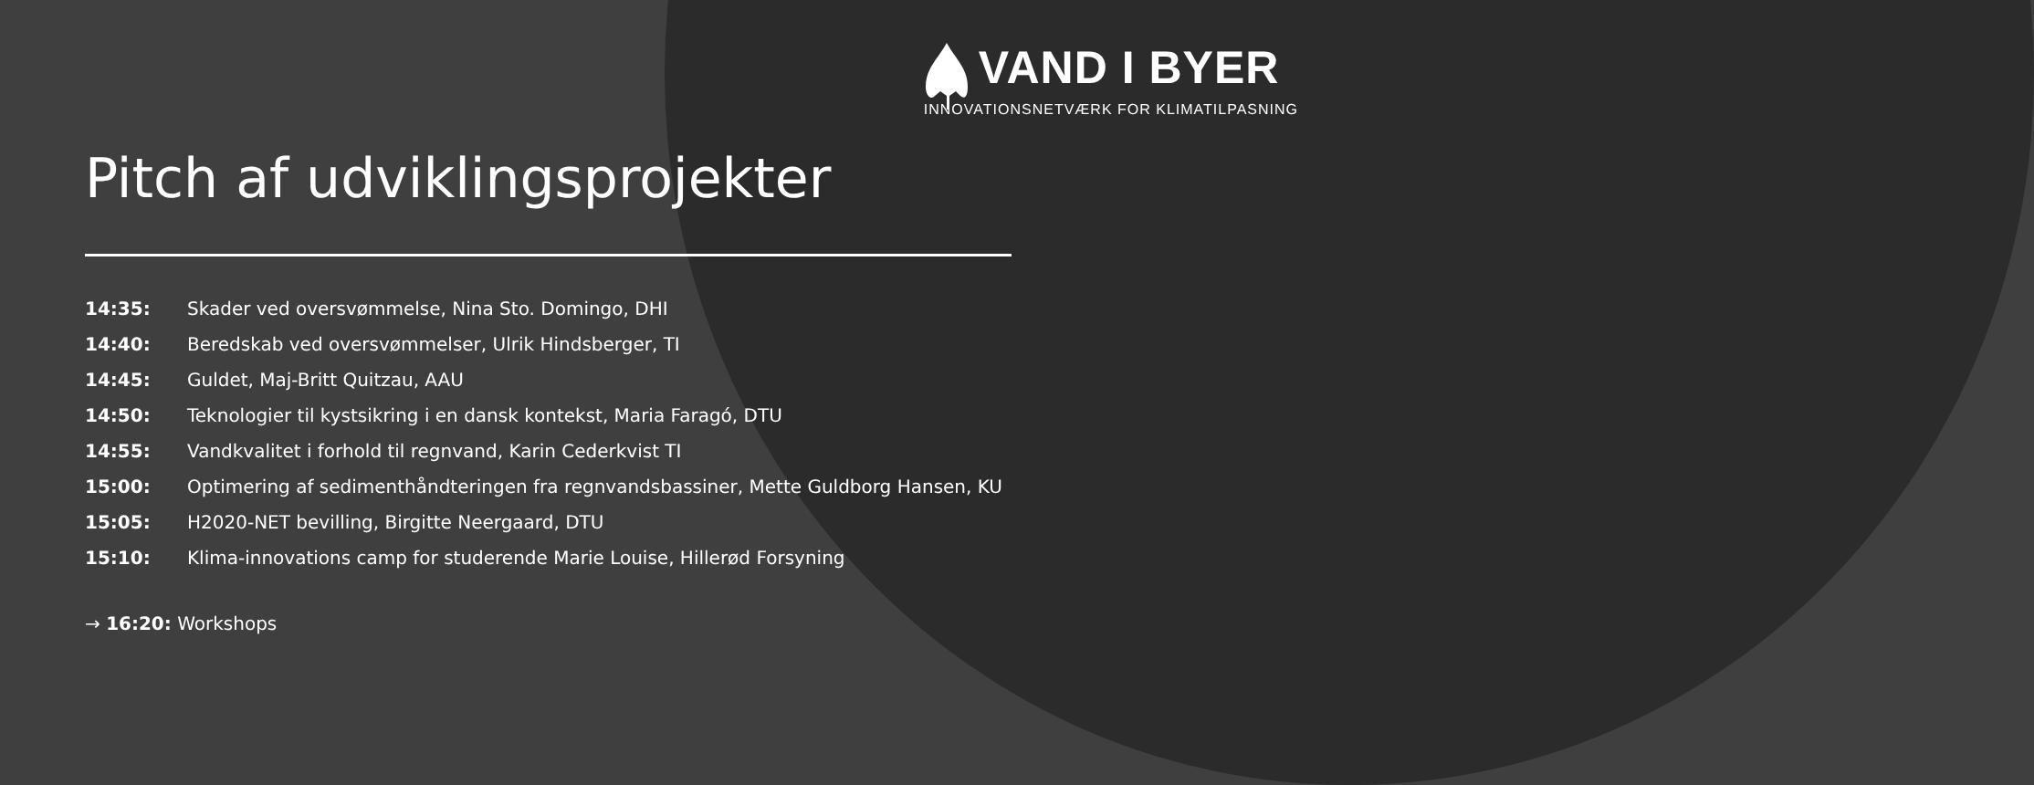VAND I BYER
INNOVATIONSNETVÆRK FOR KLIMATILPASNING
Pitch af udviklingsprojekter
14:35: Skader ved oversvømmelse, Nina Sto. Domingo, DHI
14:40: Beredskab ved oversvømmelser, Ulrik Hindsberger, TI
14:45: Guldet, Maj-Britt Quitzau, AAU
14:50: Teknologier til kystsikring i en dansk kontekst, Maria Faragó, DTU
14:55: Vandkvalitet i forhold til regnvand, Karin Cederkvist TI
15:00: Optimering af sedimenthåndteringen fra regnvandsbassiner, Mette Guldborg Hansen, KU
15:05: H2020-NET bevilling, Birgitte Neergaard, DTU
15:10: Klima-innovations camp for studerende Marie Louise, Hillerød Forsyning
→ 16:20: Workshops